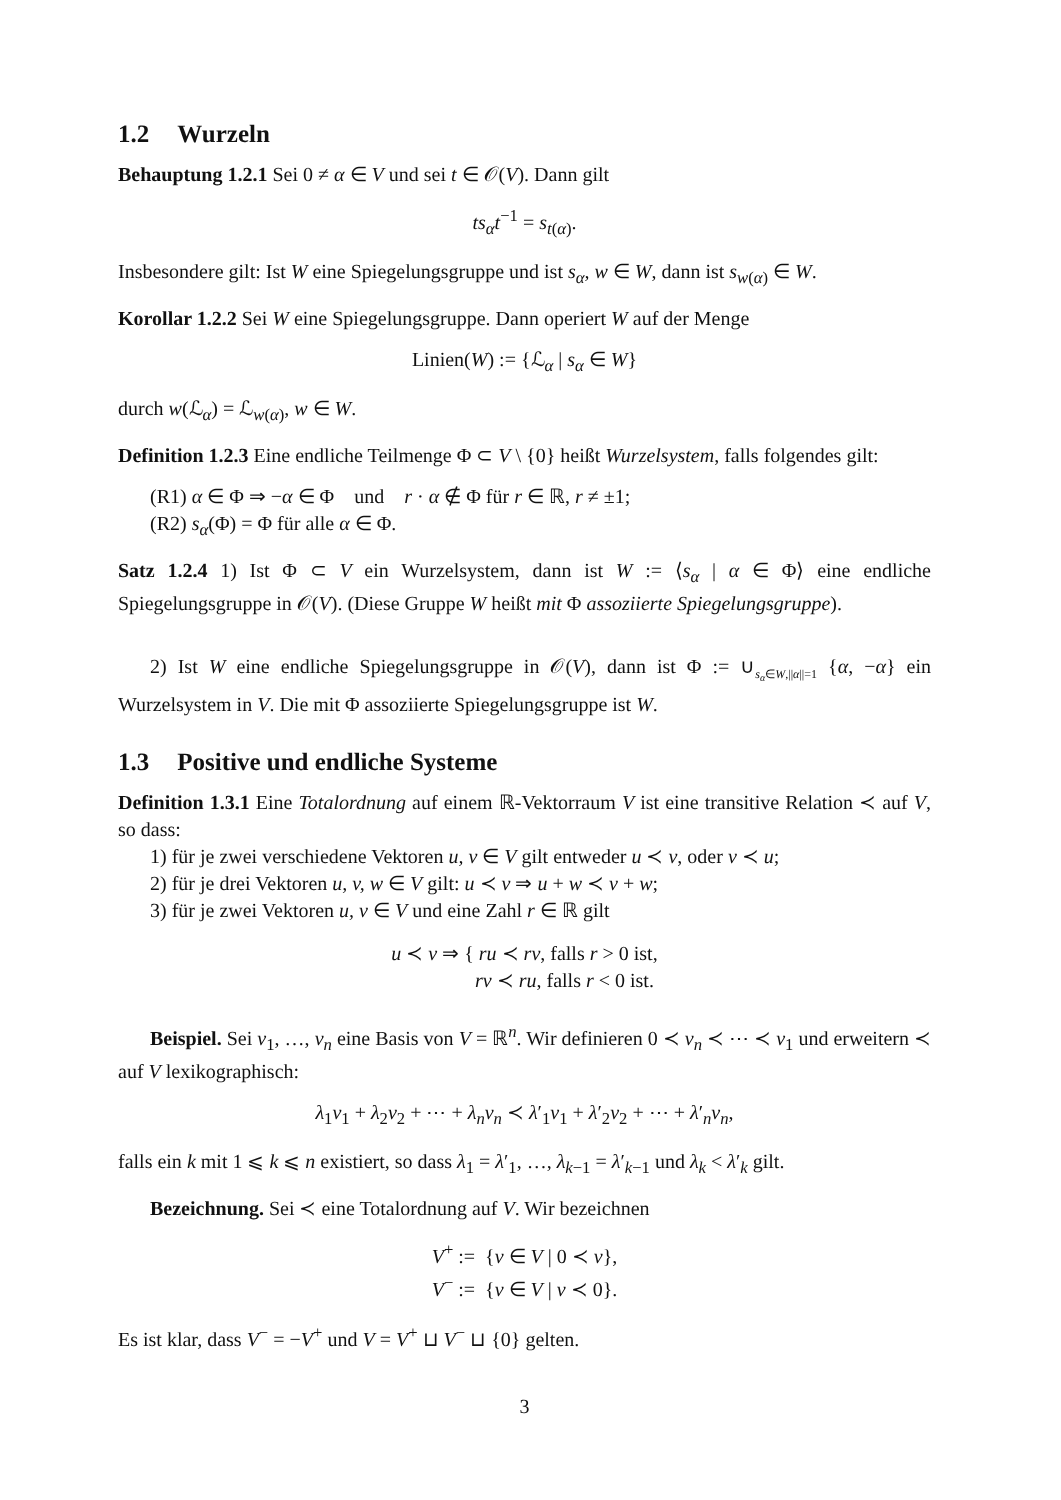1.2 Wurzeln
Behauptung 1.2.1 Sei 0 ≠ α ∈ V und sei t ∈ 𝒪(V). Dann gilt
ts<sub>α</sub>t<sup>−1</sup> = s<sub>t(α)</sub>.
Insbesondere gilt: Ist W eine Spiegelungsgruppe und ist s<sub>α</sub>, w ∈ W, dann ist s<sub>w(α)</sub> ∈ W.
Korollar 1.2.2 Sei W eine Spiegelungsgruppe. Dann operiert W auf der Menge
Linien(W) := {ℒ<sub>α</sub> | s<sub>α</sub> ∈ W}
durch w(ℒ<sub>α</sub>) = ℒ<sub>w(α)</sub>, w ∈ W.
Definition 1.2.3 Eine endliche Teilmenge Φ ⊂ V \ {0} heißt Wurzelsystem, falls folgendes gilt:
(R1) α ∈ Φ ⇒ −α ∈ Φ und r · α ∉ Φ für r ∈ ℝ, r ≠ ±1;
(R2) s<sub>α</sub>(Φ) = Φ für alle α ∈ Φ.
Satz 1.2.4 1) Ist Φ ⊂ V ein Wurzelsystem, dann ist W := ⟨s<sub>α</sub> | α ∈ Φ⟩ eine endliche Spiegelungsgruppe in 𝒪(V). (Diese Gruppe W heißt mit Φ assoziierte Spiegelungsgruppe).
2) Ist W eine endliche Spiegelungsgruppe in 𝒪(V), dann ist Φ := ∪<sub>s<sub>α</sub>∈W,||α||=1</sub> {α, −α} ein Wurzelsystem in V. Die mit Φ assoziierte Spiegelungsgruppe ist W.
1.3 Positive und endliche Systeme
Definition 1.3.1 Eine Totalordnung auf einem ℝ-Vektorraum V ist eine transitive Relation ≺ auf V, so dass:
1) für je zwei verschiedene Vektoren u, v ∈ V gilt entweder u ≺ v, oder v ≺ u;
2) für je drei Vektoren u, v, w ∈ V gilt: u ≺ v ⇒ u + w ≺ v + w;
3) für je zwei Vektoren u, v ∈ V und eine Zahl r ∈ ℝ gilt
u ≺ v ⇒ { ru ≺ rv, falls r > 0 ist,
rv ≺ ru, falls r < 0 ist.
Beispiel. Sei v<sub>1</sub>, …, v<sub>n</sub> eine Basis von V = ℝ<sup>n</sup>. Wir definieren 0 ≺ v<sub>n</sub> ≺ ⋯ ≺ v<sub>1</sub> und erweitern ≺ auf V lexikographisch:
λ<sub>1</sub>v<sub>1</sub> + λ<sub>2</sub>v<sub>2</sub> + ⋯ + λ<sub>n</sub>v<sub>n</sub> ≺ λ′<sub>1</sub>v<sub>1</sub> + λ′<sub>2</sub>v<sub>2</sub> + ⋯ + λ′<sub>n</sub>v<sub>n</sub>,
falls ein k mit 1 ⩽ k ⩽ n existiert, so dass λ<sub>1</sub> = λ′<sub>1</sub>, …, λ<sub>k−1</sub> = λ′<sub>k−1</sub> und λ<sub>k</sub> < λ′<sub>k</sub> gilt.
Bezeichnung. Sei ≺ eine Totalordnung auf V. Wir bezeichnen
V<sup>+</sup> := {v ∈ V | 0 ≺ v},
V<sup>−</sup> := {v ∈ V | v ≺ 0}.
Es ist klar, dass V<sup>−</sup> = −V<sup>+</sup> und V = V<sup>+</sup> ⊔ V<sup>−</sup> ⊔ {0} gelten.
3